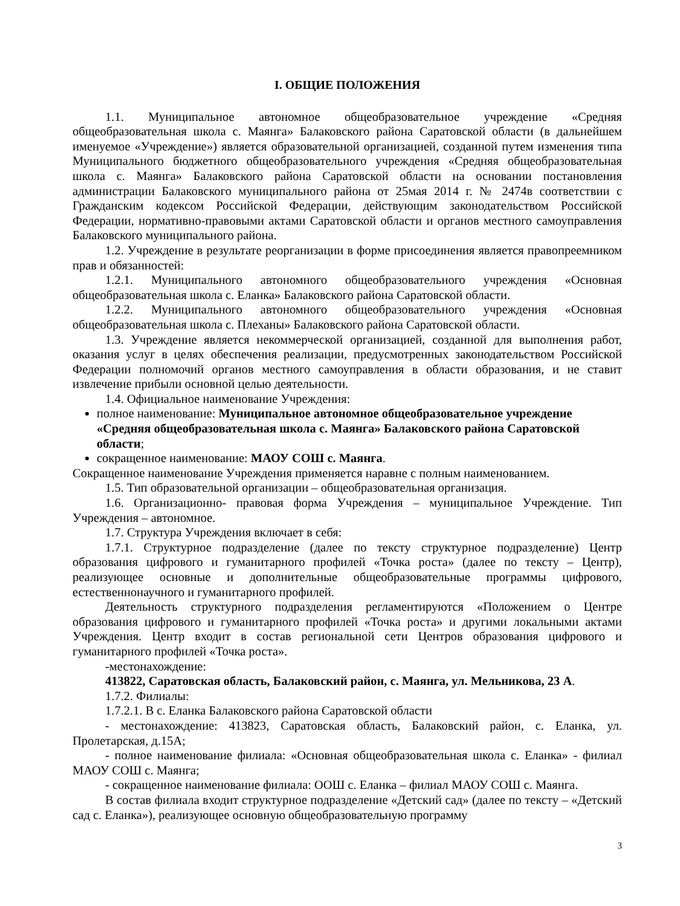I. ОБЩИЕ ПОЛОЖЕНИЯ
1.1. Муниципальное автономное общеобразовательное учреждение «Средняя общеобразовательная школа с. Маянга» Балаковского района Саратовской области (в дальнейшем именуемое «Учреждение») является образовательной организацией, созданной путем изменения типа Муниципального бюджетного общеобразовательного учреждения «Средняя общеобразовательная школа с. Маянга» Балаковского района Саратовской области на основании постановления администрации Балаковского муниципального района от 25мая 2014 г. № 2474в соответствии с Гражданским кодексом Российской Федерации, действующим законодательством Российской Федерации, нормативно-правовыми актами Саратовской области и органов местного самоуправления Балаковского муниципального района.
1.2. Учреждение в результате реорганизации в форме присоединения является правопреемником прав и обязанностей:
1.2.1. Муниципального автономного общеобразовательного учреждения «Основная общеобразовательная школа с. Еланка» Балаковского района Саратовской области.
1.2.2. Муниципального автономного общеобразовательного учреждения «Основная общеобразовательная школа с. Плеханы» Балаковского района Саратовской области.
1.3. Учреждение является некоммерческой организацией, созданной для выполнения работ, оказания услуг в целях обеспечения реализации, предусмотренных законодательством Российской Федерации полномочий органов местного самоуправления в области образования, и не ставит извлечение прибыли основной целью деятельности.
1.4. Официальное наименование Учреждения:
полное наименование: Муниципальное автономное общеобразовательное учреждение «Средняя общеобразовательная школа с. Маянга» Балаковского района Саратовской области;
сокращенное наименование: МАОУ СОШ с. Маянга.
Сокращенное наименование Учреждения применяется наравне с полным наименованием.
1.5. Тип образовательной организации – общеобразовательная организация.
1.6. Организационно- правовая форма Учреждения – муниципальное Учреждение. Тип Учреждения – автономное.
1.7. Структура Учреждения включает в себя:
1.7.1. Структурное подразделение (далее по тексту структурное подразделение) Центр образования цифрового и гуманитарного профилей «Точка роста» (далее по тексту – Центр), реализующее основные и дополнительные общеобразовательные программы цифрового, естественнонаучного и гуманитарного профилей.
Деятельность структурного подразделения регламентируются «Положением о Центре образования цифрового и гуманитарного профилей «Точка роста» и другими локальными актами Учреждения. Центр входит в состав региональной сети Центров образования цифрового и гуманитарного профилей «Точка роста».
-местонахождение:
413822, Саратовская область, Балаковский район, с. Маянга, ул. Мельникова, 23 А.
1.7.2. Филиалы:
1.7.2.1. В с. Еланка Балаковского района Саратовской области
- местонахождение: 413823, Саратовская область, Балаковский район, с. Еланка, ул. Пролетарская, д.15А;
- полное наименование филиала: «Основная общеобразовательная школа с. Еланка» - филиал МАОУ СОШ с. Маянга;
- сокращенное наименование филиала: ООШ с. Еланка – филиал МАОУ СОШ с. Маянга.
В состав филиала входит структурное подразделение «Детский сад» (далее по тексту – «Детский сад с. Еланка»), реализующее основную общеобразовательную программу
3